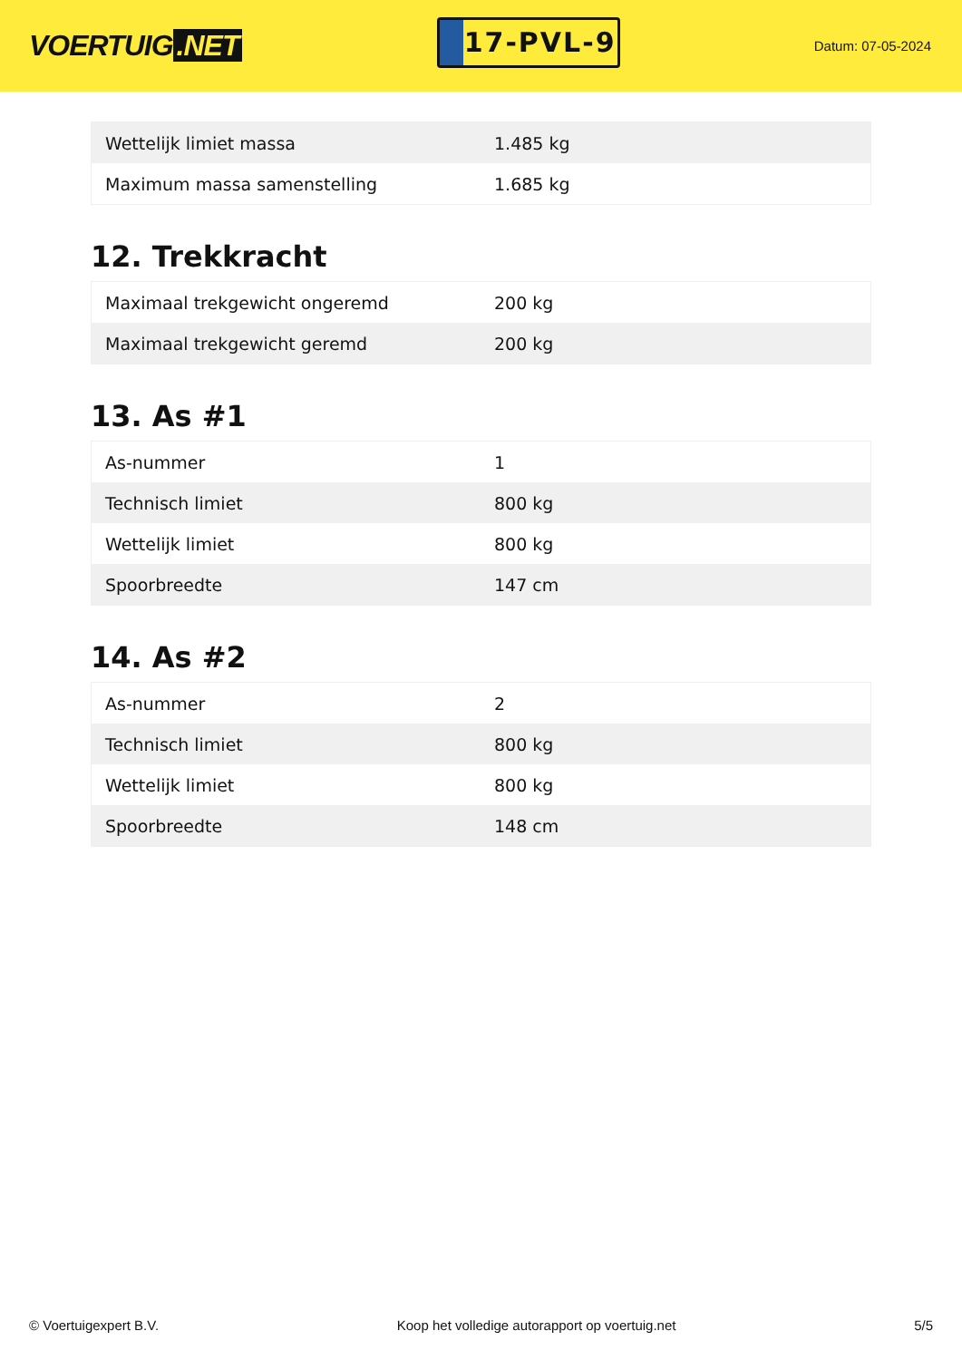VOERTUIG.NET
17-PVL-9
Datum: 07-05-2024
| Wettelijk limiet massa | 1.485 kg |
| Maximum massa samenstelling | 1.685 kg |
12. Trekkracht
| Maximaal trekgewicht ongeremd | 200 kg |
| Maximaal trekgewicht geremd | 200 kg |
13. As #1
| As-nummer | 1 |
| Technisch limiet | 800 kg |
| Wettelijk limiet | 800 kg |
| Spoorbreedte | 147 cm |
14. As #2
| As-nummer | 2 |
| Technisch limiet | 800 kg |
| Wettelijk limiet | 800 kg |
| Spoorbreedte | 148 cm |
© Voertuigexpert B.V. Koop het volledige autorapport op voertuig.net
5/5